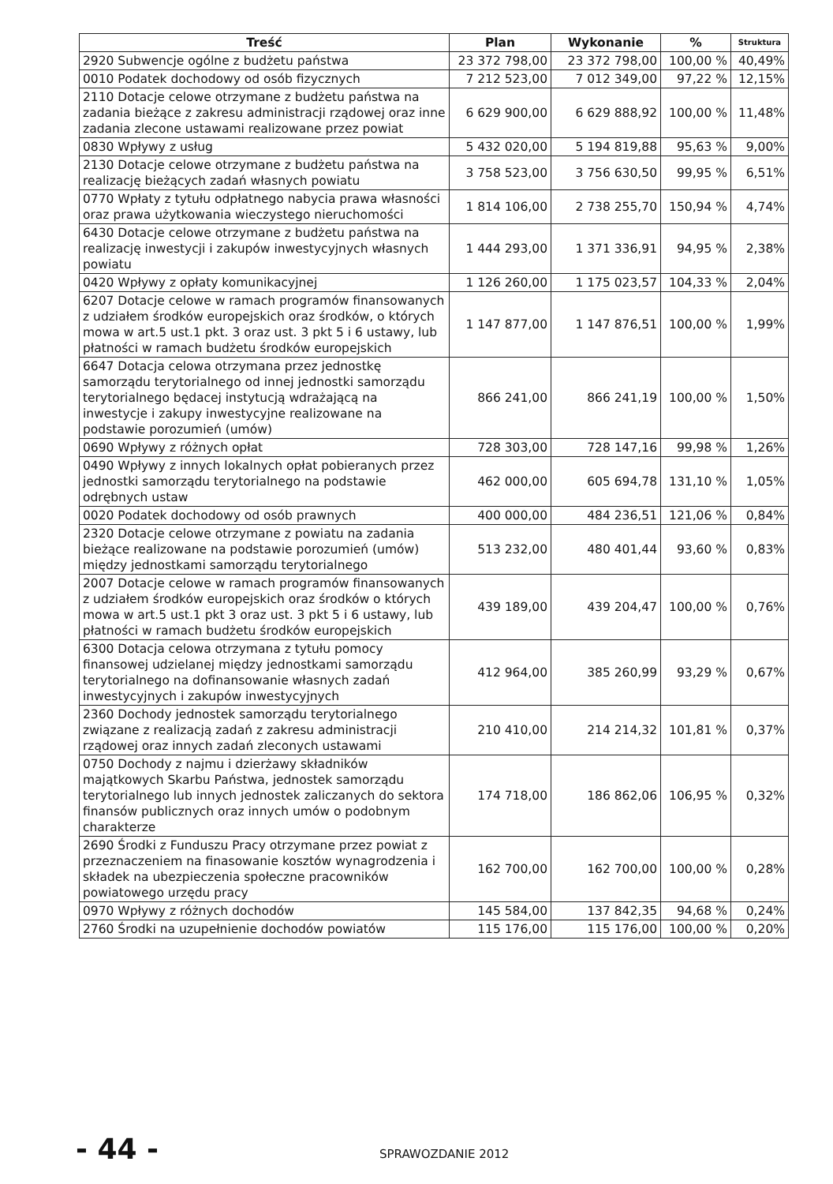| Treść | Plan | Wykonanie | % | Struktura |
| --- | --- | --- | --- | --- |
| 2920 Subwencje ogólne z budżetu państwa | 23 372 798,00 | 23 372 798,00 | 100,00 % | 40,49% |
| 0010 Podatek dochodowy od osób fizycznych | 7 212 523,00 | 7 012 349,00 | 97,22 % | 12,15% |
| 2110 Dotacje celowe otrzymane z budżetu państwa na zadania bieżące z zakresu administracji rządowej oraz inne zadania zlecone ustawami realizowane przez powiat | 6 629 900,00 | 6 629 888,92 | 100,00 % | 11,48% |
| 0830 Wpływy z usług | 5 432 020,00 | 5 194 819,88 | 95,63 % | 9,00% |
| 2130 Dotacje celowe otrzymane z budżetu państwa na realizację bieżących zadań własnych powiatu | 3 758 523,00 | 3 756 630,50 | 99,95 % | 6,51% |
| 0770 Wpłaty z tytułu odpłatnego nabycia prawa własności oraz prawa użytkowania wieczystego nieruchomości | 1 814 106,00 | 2 738 255,70 | 150,94 % | 4,74% |
| 6430 Dotacje celowe otrzymane z budżetu państwa na realizację inwestycji i zakupów inwestycyjnych własnych powiatu | 1 444 293,00 | 1 371 336,91 | 94,95 % | 2,38% |
| 0420 Wpływy z opłaty komunikacyjnej | 1 126 260,00 | 1 175 023,57 | 104,33 % | 2,04% |
| 6207 Dotacje celowe w ramach programów finansowanych z udziałem środków europejskich oraz środków, o których mowa w art.5 ust.1 pkt. 3 oraz ust. 3 pkt 5 i 6 ustawy, lub płatności w ramach budżetu środków europejskich | 1 147 877,00 | 1 147 876,51 | 100,00 % | 1,99% |
| 6647 Dotacja celowa otrzymana przez jednostkę samorządu terytorialnego od innej jednostki samorządu terytorialnego będacej instytucją wdrażającą na inwestycje i zakupy inwestycyjne realizowane na podstawie porozumień (umów) | 866 241,00 | 866 241,19 | 100,00 % | 1,50% |
| 0690 Wpływy z różnych opłat | 728 303,00 | 728 147,16 | 99,98 % | 1,26% |
| 0490 Wpływy z innych lokalnych opłat pobieranych przez jednostki samorządu terytorialnego na podstawie odrębnych ustaw | 462 000,00 | 605 694,78 | 131,10 % | 1,05% |
| 0020 Podatek dochodowy od osób prawnych | 400 000,00 | 484 236,51 | 121,06 % | 0,84% |
| 2320 Dotacje celowe otrzymane z powiatu na zadania bieżące realizowane na podstawie porozumień (umów) między jednostkami samorządu terytorialnego | 513 232,00 | 480 401,44 | 93,60 % | 0,83% |
| 2007 Dotacje celowe w ramach programów finansowanych z udziałem środków europejskich oraz środków o których mowa w art.5 ust.1 pkt 3 oraz ust. 3 pkt 5 i 6 ustawy, lub płatności w ramach budżetu środków europejskich | 439 189,00 | 439 204,47 | 100,00 % | 0,76% |
| 6300 Dotacja celowa otrzymana z tytułu pomocy finansowej udzielanej między jednostkami samorządu terytorialnego na dofinansowanie własnych zadań inwestycyjnych i zakupów inwestycyjnych | 412 964,00 | 385 260,99 | 93,29 % | 0,67% |
| 2360 Dochody jednostek samorządu terytorialnego związane z realizacją zadań z zakresu administracji rządowej oraz innych zadań zleconych ustawami | 210 410,00 | 214 214,32 | 101,81 % | 0,37% |
| 0750 Dochody z najmu i dzierżawy składników majątkowych Skarbu Państwa, jednostek samorządu terytorialnego lub innych jednostek zaliczanych do sektora finansów publicznych oraz innych umów o podobnym charakterze | 174 718,00 | 186 862,06 | 106,95 % | 0,32% |
| 2690 Środki z Funduszu Pracy otrzymane przez powiat z przeznaczeniem na finasowanie kosztów wynagrodzenia i składek na ubezpieczenia społeczne pracowników powiatowego urzędu pracy | 162 700,00 | 162 700,00 | 100,00 % | 0,28% |
| 0970 Wpływy z różnych dochodów | 145 584,00 | 137 842,35 | 94,68 % | 0,24% |
| 2760 Środki na uzupełnienie dochodów powiatów | 115 176,00 | 115 176,00 | 100,00 % | 0,20% |
- 44 - SPRAWOZDANIE 2012